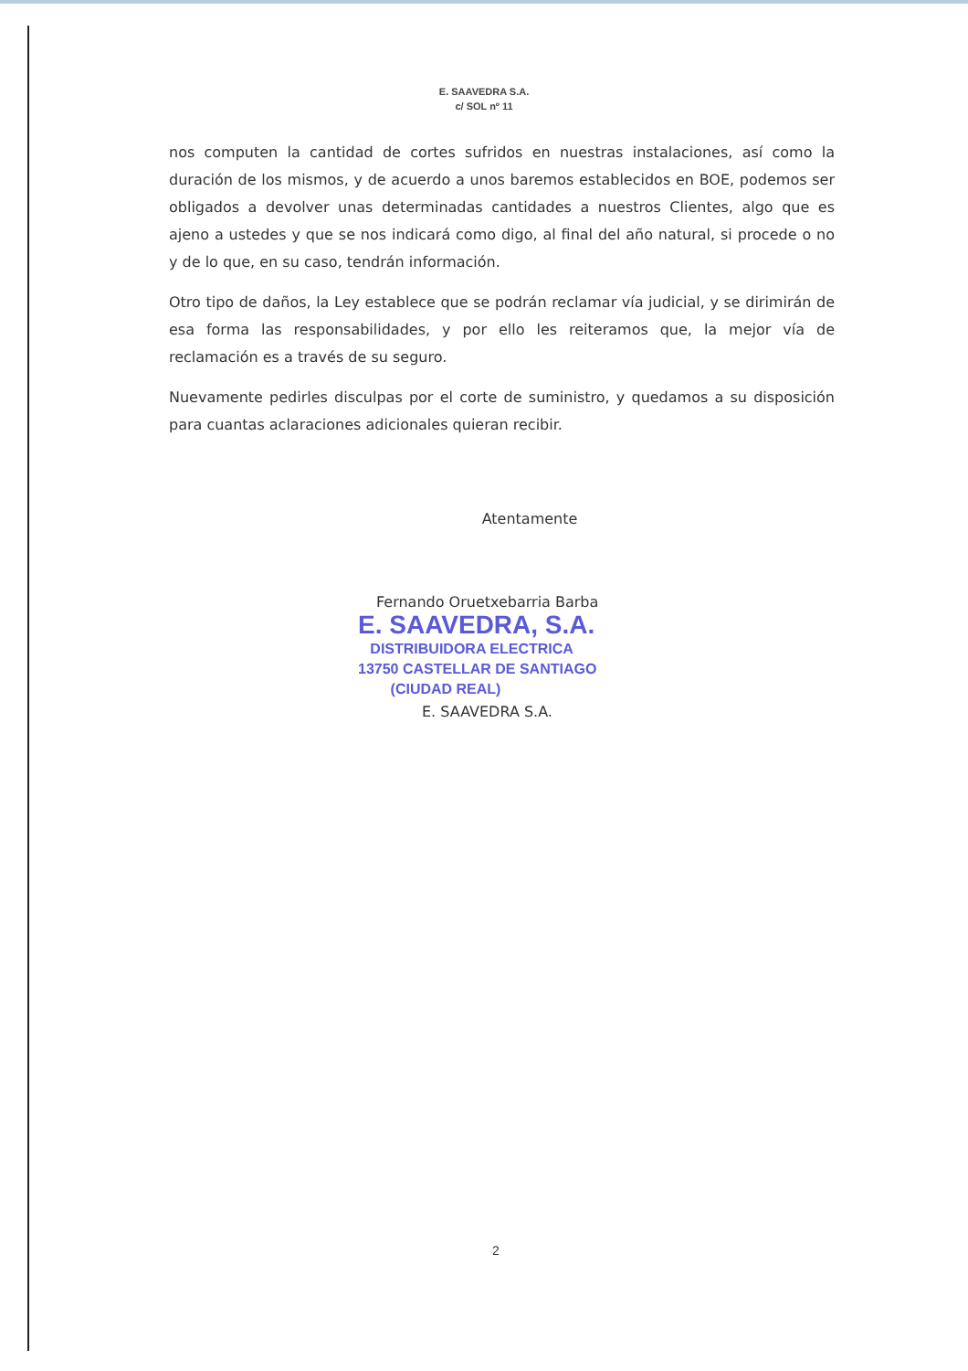E. SAAVEDRA S.A.
c/ SOL nº 11
nos computen la cantidad de cortes sufridos en nuestras instalaciones, así como la duración de los mismos, y de acuerdo a unos baremos establecidos en BOE, podemos ser obligados a devolver unas determinadas cantidades a nuestros Clientes, algo que es ajeno a ustedes y que se nos indicará como digo, al final del año natural, si procede o no y de lo que, en su caso, tendrán información.
Otro tipo de daños, la Ley establece que se podrán reclamar vía judicial, y se dirimirán de esa forma las responsabilidades, y por ello les reiteramos que, la mejor vía de reclamación es a través de su seguro.
Nuevamente pedirles disculpas por el corte de suministro, y quedamos a su disposición para cuantas aclaraciones adicionales quieran recibir.
Atentamente
Fernando Oruetxebarria Barba
E. SAAVEDRA, S.A.
DISTRIBUIDORA ELECTRICA
13750 CASTELLAR DE SANTIAGO
(CIUDAD REAL)
E. SAAVEDRA S.A.
2